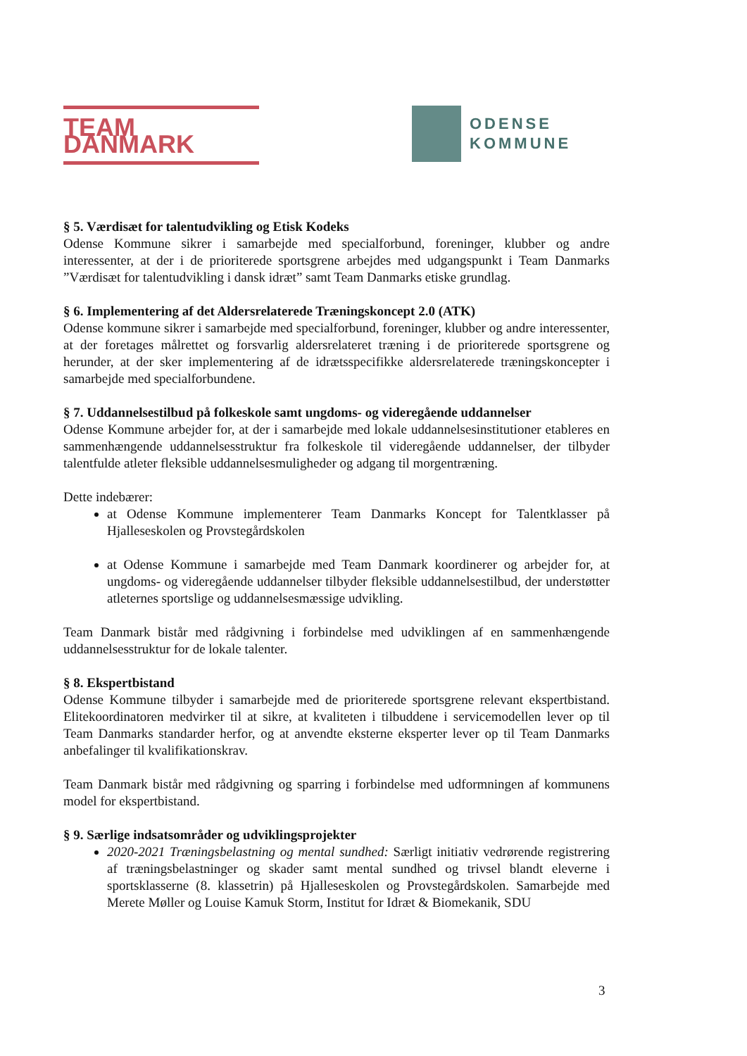TEAM DANMARK
ODENSE
KOMMUNE
§ 5. Værdisæt for talentudvikling og Etisk Kodeks
Odense Kommune sikrer i samarbejde med specialforbund, foreninger, klubber og andre interessenter, at der i de prioriterede sportsgrene arbejdes med udgangspunkt i Team Danmarks ”Værdisæt for talentudvikling i dansk idræt” samt Team Danmarks etiske grundlag.
§ 6. Implementering af det Aldersrelaterede Træningskoncept 2.0 (ATK)
Odense kommune sikrer i samarbejde med specialforbund, foreninger, klubber og andre interessenter, at der foretages målrettet og forsvarlig aldersrelateret træning i de prioriterede sportsgrene og herunder, at der sker implementering af de idrætsspecifikke aldersrelaterede træningskoncepter i samarbejde med specialforbundene.
§ 7. Uddannelsestilbud på folkeskole samt ungdoms- og videregående uddannelser
Odense Kommune arbejder for, at der i samarbejde med lokale uddannelsesinstitutioner etableres en sammenhængende uddannelsesstruktur fra folkeskole til videregående uddannelser, der tilbyder talentfulde atleter fleksible uddannelsesmuligheder og adgang til morgentræning.
Dette indebærer:
at Odense Kommune implementerer Team Danmarks Koncept for Talentklasser på Hjalleseskolen og Provstegårdskolen
at Odense Kommune i samarbejde med Team Danmark koordinerer og arbejder for, at ungdoms- og videregående uddannelser tilbyder fleksible uddannelsestilbud, der understøtter atleternes sportslige og uddannelsesmæssige udvikling.
Team Danmark bistår med rådgivning i forbindelse med udviklingen af en sammenhængende uddannelsesstruktur for de lokale talenter.
§ 8. Ekspertbistand
Odense Kommune tilbyder i samarbejde med de prioriterede sportsgrene relevant ekspertbistand. Elitekoordinatoren medvirker til at sikre, at kvaliteten i tilbuddene i servicemodellen lever op til Team Danmarks standarder herfor, og at anvendte eksterne eksperter lever op til Team Danmarks anbefalinger til kvalifikationskrav.
Team Danmark bistår med rådgivning og sparring i forbindelse med udformningen af kommunens model for ekspertbistand.
§ 9. Særlige indsatsområder og udviklingsprojekter
2020-2021 Træningsbelastning og mental sundhed: Særligt initiativ vedrørende registrering af træningsbelastninger og skader samt mental sundhed og trivsel blandt eleverne i sportsklasserne (8. klassetrin) på Hjalleseskolen og Provstegårdskolen. Samarbejde med Merete Møller og Louise Kamuk Storm, Institut for Idræt & Biomekanik, SDU
3